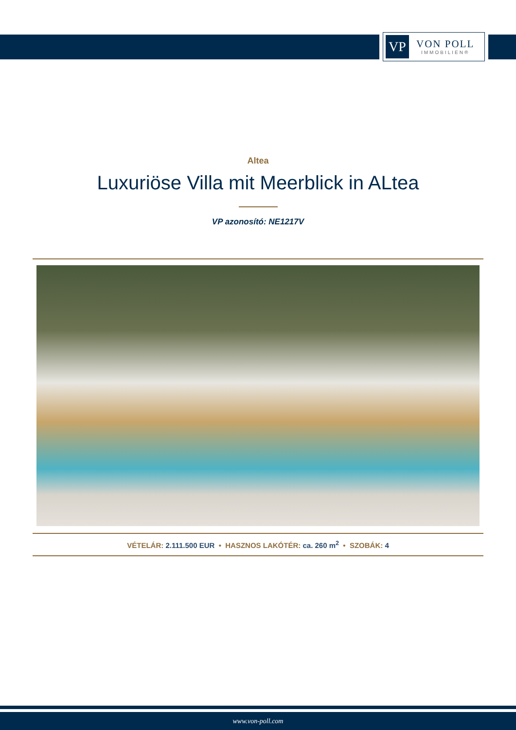VP
VON POLL
IMMOBILIEN®
Altea
Luxuriöse Villa mit Meerblick in ALtea
VP azonosító: NE1217V
VÉTELÁR: 2.111.500 EUR • HASZNOS LAKÓTÉR: ca. 260 m<sup>2</sup> • SZOBÁK: 4
www.von-poll.com